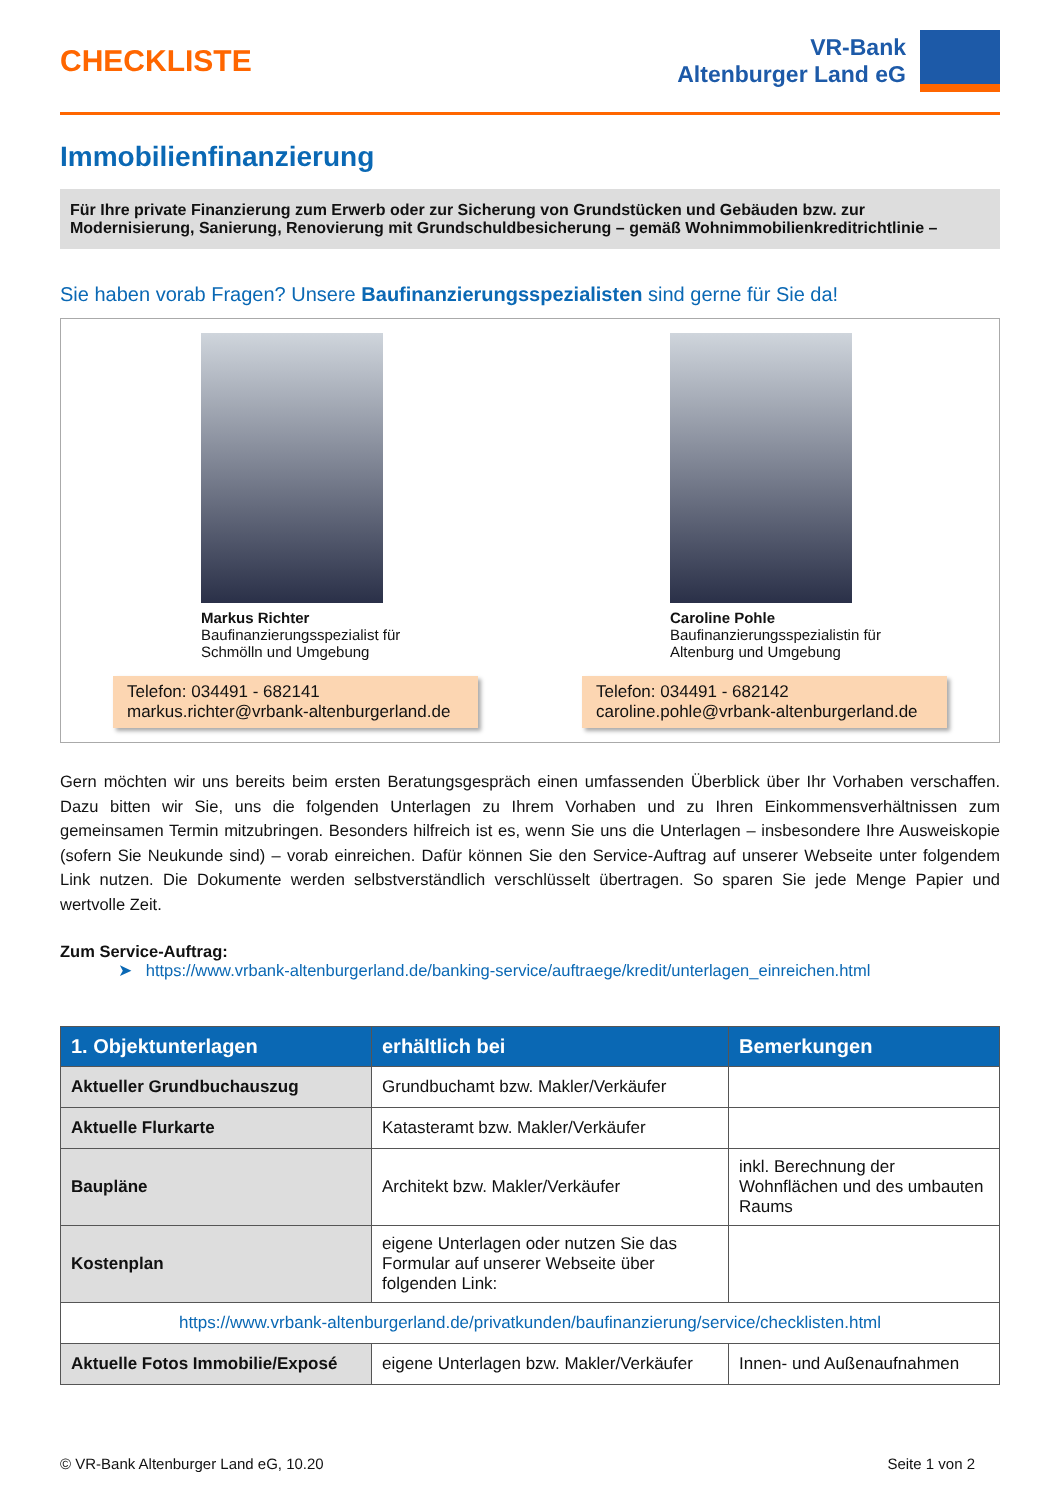CHECKLISTE
VR-Bank
Altenburger Land eG
Immobilienfinanzierung
Für Ihre private Finanzierung zum Erwerb oder zur Sicherung von Grundstücken und Gebäuden bzw. zur Modernisierung, Sanierung, Renovierung mit Grundschuldbesicherung – gemäß Wohnimmobilienkreditrichtlinie –
Sie haben vorab Fragen? Unsere Baufinanzierungsspezialisten sind gerne für Sie da!
Markus Richter
Baufinanzierungsspezialist für
Schmölln und Umgebung
Telefon: 034491 - 682141
markus.richter@vrbank-altenburgerland.de
Caroline Pohle
Baufinanzierungsspezialistin für
Altenburg und Umgebung
Telefon: 034491 - 682142
caroline.pohle@vrbank-altenburgerland.de
Gern möchten wir uns bereits beim ersten Beratungsgespräch einen umfassenden Überblick über Ihr Vorhaben verschaffen. Dazu bitten wir Sie, uns die folgenden Unterlagen zu Ihrem Vorhaben und zu Ihren Einkommensverhältnissen zum gemeinsamen Termin mitzubringen. Besonders hilfreich ist es, wenn Sie uns die Unterlagen – insbesondere Ihre Ausweiskopie (sofern Sie Neukunde sind) – vorab einreichen. Dafür können Sie den Service-Auftrag auf unserer Webseite unter folgendem Link nutzen. Die Dokumente werden selbstverständlich verschlüsselt übertragen. So sparen Sie jede Menge Papier und wertvolle Zeit.
Zum Service-Auftrag:
➤ https://www.vrbank-altenburgerland.de/banking-service/auftraege/kredit/unterlagen_einreichen.html
| 1. Objektunterlagen | erhältlich bei | Bemerkungen |
| --- | --- | --- |
| Aktueller Grundbuchauszug | Grundbuchamt bzw. Makler/Verkäufer | |
| Aktuelle Flurkarte | Katasteramt bzw. Makler/Verkäufer | |
| Baupläne | Architekt bzw. Makler/Verkäufer | inkl. Berechnung der Wohnflächen und des umbauten Raums |
| Kostenplan | eigene Unterlagen oder nutzen Sie das Formular auf unserer Webseite über folgenden Link: | |
| https://www.vrbank-altenburgerland.de/privatkunden/baufinanzierung/service/checklisten.html | | |
| Aktuelle Fotos Immobilie/Exposé | eigene Unterlagen bzw. Makler/Verkäufer | Innen- und Außenaufnahmen |
© VR-Bank Altenburger Land eG, 10.20 Seite 1 von 2